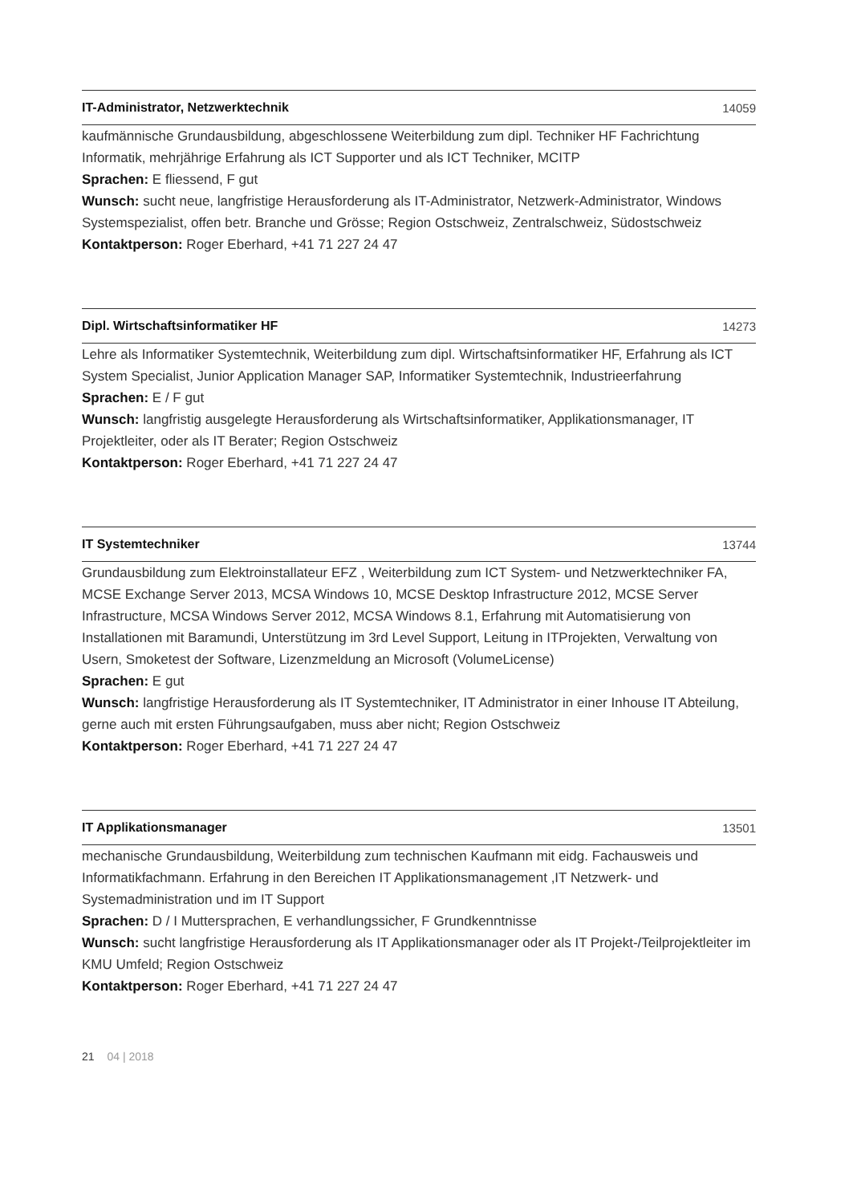IT-Administrator, Netzwerktechnik 14059
kaufmännische Grundausbildung, abgeschlossene Weiterbildung zum dipl. Techniker HF Fachrichtung Informatik, mehrjährige Erfahrung als ICT Supporter und als ICT Techniker, MCITP
Sprachen: E fliessend, F gut
Wunsch: sucht neue, langfristige Herausforderung als IT-Administrator, Netzwerk-Administrator, Windows Systemspezialist, offen betr. Branche und Grösse; Region Ostschweiz, Zentralschweiz, Südostschweiz
Kontaktperson: Roger Eberhard, +41 71 227 24 47
Dipl. Wirtschaftsinformatiker HF 14273
Lehre als Informatiker Systemtechnik, Weiterbildung zum dipl. Wirtschaftsinformatiker HF, Erfahrung als ICT System Specialist, Junior Application Manager SAP, Informatiker Systemtechnik, Industrieerfahrung
Sprachen: E / F gut
Wunsch: langfristig ausgelegte Herausforderung als Wirtschaftsinformatiker, Applikationsmanager, IT Projektleiter, oder als IT Berater; Region Ostschweiz
Kontaktperson: Roger Eberhard, +41 71 227 24 47
IT Systemtechniker 13744
Grundausbildung zum Elektroinstallateur EFZ , Weiterbildung zum ICT System- und Netzwerktechniker FA, MCSE Exchange Server 2013, MCSA Windows 10, MCSE Desktop Infrastructure 2012, MCSE Server Infrastructure, MCSA Windows Server 2012, MCSA Windows 8.1, Erfahrung mit Automatisierung von Installationen mit Baramundi, Unterstützung im 3rd Level Support, Leitung in ITProjekten, Verwaltung von Usern, Smoketest der Software, Lizenzmeldung an Microsoft (VolumeLicense)
Sprachen: E gut
Wunsch: langfristige Herausforderung als IT Systemtechniker, IT Administrator in einer Inhouse IT Abteilung, gerne auch mit ersten Führungsaufgaben, muss aber nicht; Region Ostschweiz
Kontaktperson: Roger Eberhard, +41 71 227 24 47
IT Applikationsmanager 13501
mechanische Grundausbildung, Weiterbildung zum technischen Kaufmann mit eidg. Fachausweis und Informatikfachmann. Erfahrung in den Bereichen IT Applikationsmanagement ,IT Netzwerk- und Systemadministration und im IT Support
Sprachen: D / I Muttersprachen, E verhandlungssicher, F Grundkenntnisse
Wunsch: sucht langfristige Herausforderung als IT Applikationsmanager oder als IT Projekt-/Teilprojektleiter im KMU Umfeld; Region Ostschweiz
Kontaktperson: Roger Eberhard, +41 71 227 24 47
21 04 | 2018